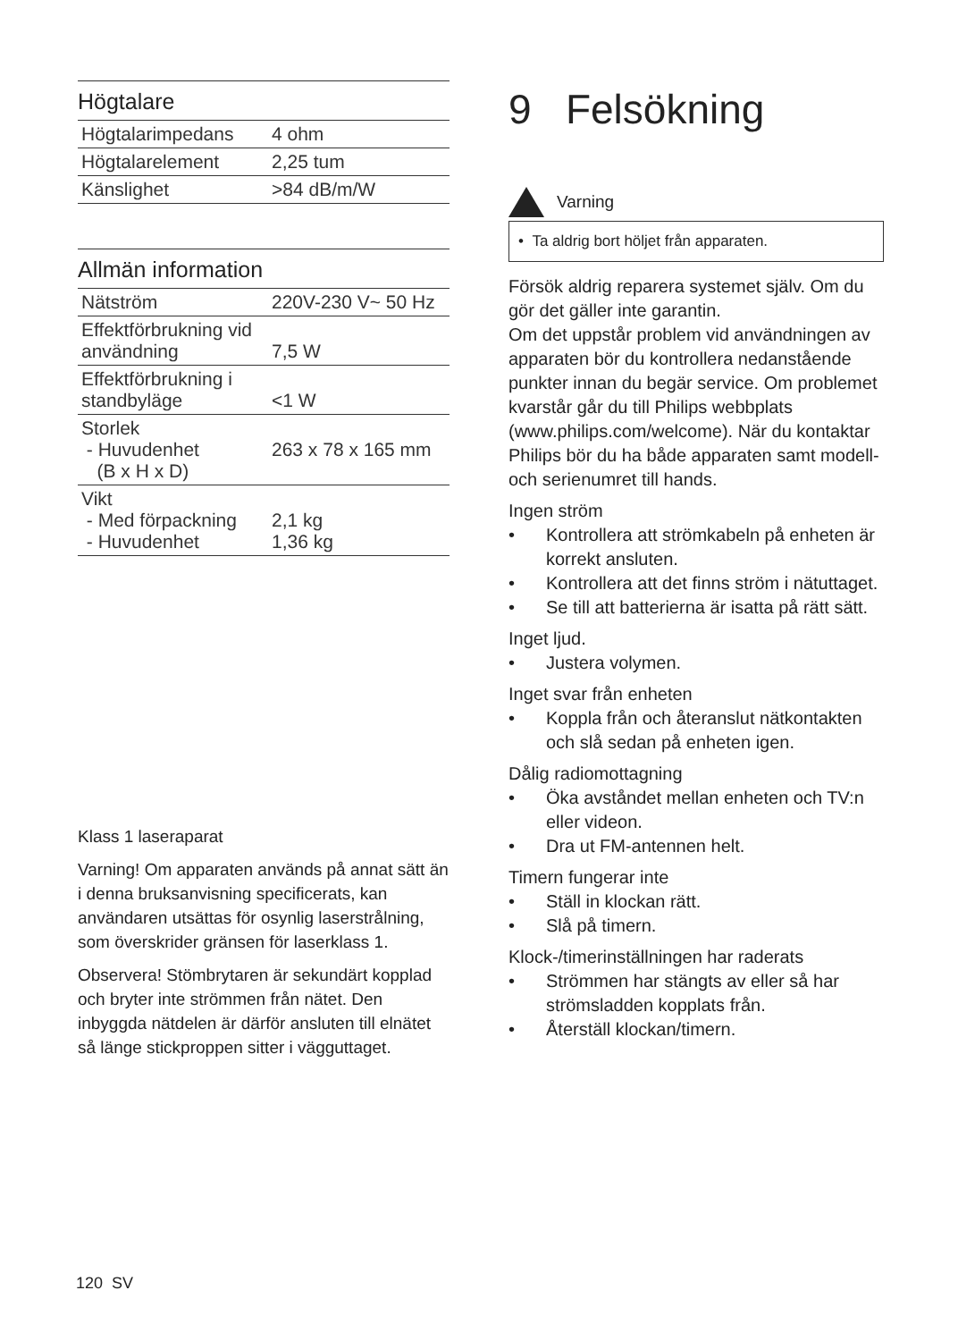Högtalare
| Högtalarimpedans | 4 ohm |
| Högtalarelement | 2,25 tum |
| Känslighet | >84 dB/m/W |
Allmän information
| Nätström | 220V-230 V~ 50 Hz |
| Effektförbrukning vid användning | 7,5 W |
| Effektförbrukning i standbyläge | <1 W |
| Storlek - Huvudenhet (B x H x D) | 263 x 78 x 165 mm |
| Vikt - Med förpackning - Huvudenhet | 2,1 kg 1,36 kg |
Klass 1 laseraparat
Varning! Om apparaten används på annat sätt än i denna bruksanvisning specificerats, kan användaren utsättas för osynlig laserstrålning, som överskrider gränsen för laserklass 1.
Observera! Stömbrytaren är sekundärt kopplad och bryter inte strömmen från nätet. Den inbyggda nätdelen är därför ansluten till elnätet så länge stickproppen sitter i vägguttaget.
9 Felsökning
Varning
• Ta aldrig bort höljet från apparaten.
Försök aldrig reparera systemet själv. Om du gör det gäller inte garantin.
Om det uppstår problem vid användningen av apparaten bör du kontrollera nedanstående punkter innan du begär service. Om problemet kvarstår går du till Philips webbplats (www.philips.com/welcome). När du kontaktar Philips bör du ha både apparaten samt modell- och serienumret till hands.
Ingen ström
• Kontrollera att strömkabeln på enheten är korrekt ansluten.
• Kontrollera att det finns ström i nätuttaget.
• Se till att batterierna är isatta på rätt sätt.
Inget ljud.
• Justera volymen.
Inget svar från enheten
• Koppla från och återanslut nätkontakten och slå sedan på enheten igen.
Dålig radiomottagning
• Öka avståndet mellan enheten och TV:n eller videon.
• Dra ut FM-antennen helt.
Timern fungerar inte
• Ställ in klockan rätt.
• Slå på timern.
Klock-/timerinställningen har raderats
• Strömmen har stängts av eller så har strömsladden kopplats från.
• Återställ klockan/timern.
120 SV